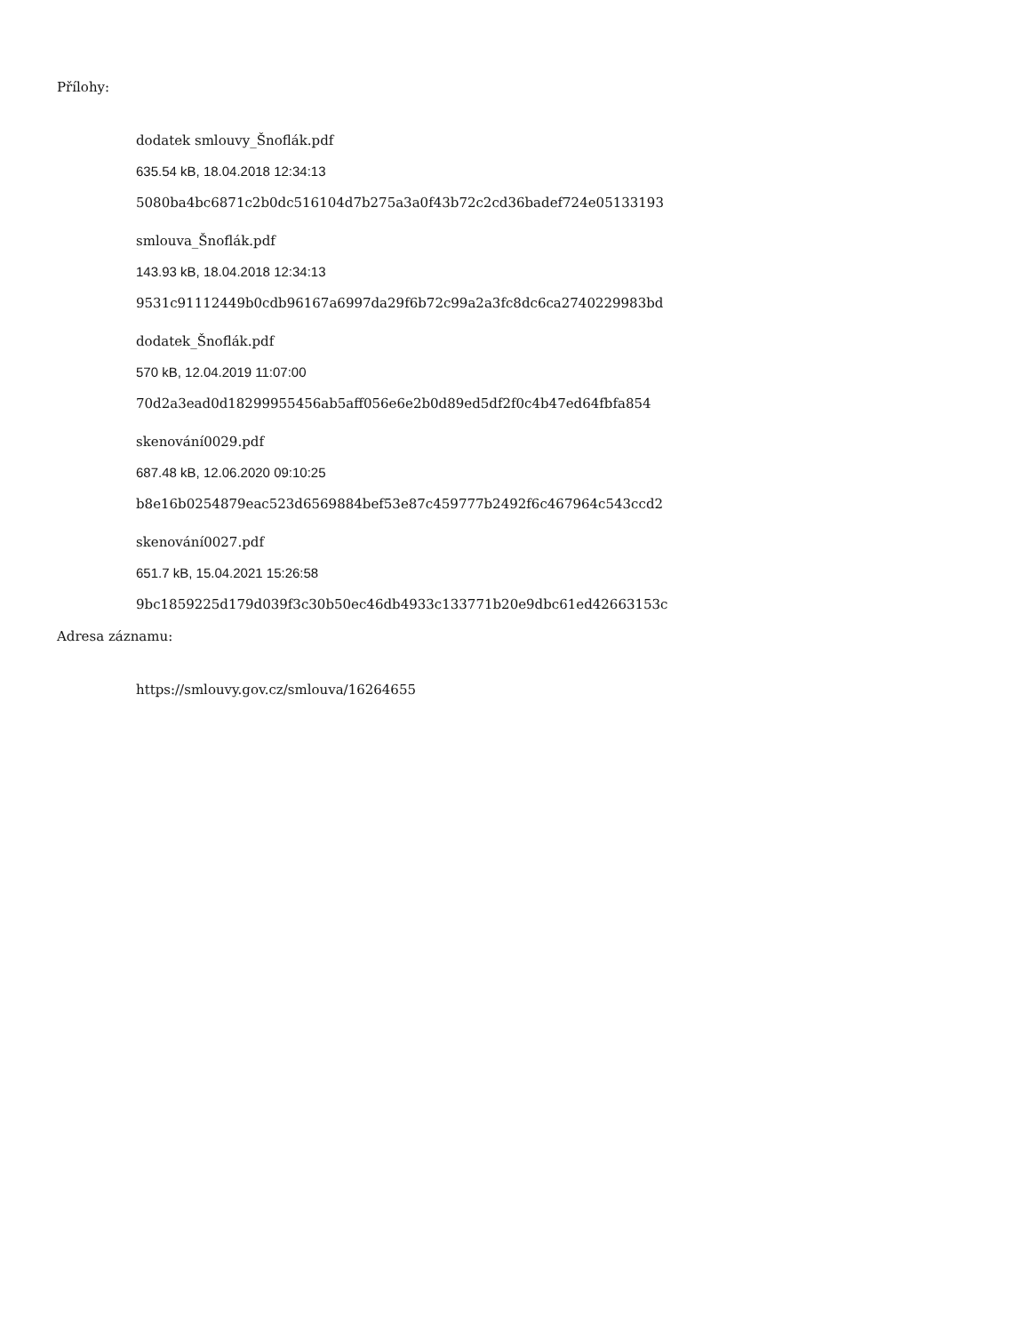Přílohy:
dodatek smlouvy_Šnoflák.pdf
635.54 kB, 18.04.2018 12:34:13
5080ba4bc6871c2b0dc516104d7b275a3a0f43b72c2cd36badef724e05133193
smlouva_Šnoflák.pdf
143.93 kB, 18.04.2018 12:34:13
9531c91112449b0cdb96167a6997da29f6b72c99a2a3fc8dc6ca2740229983bd
dodatek_Šnoflák.pdf
570 kB, 12.04.2019 11:07:00
70d2a3ead0d18299955456ab5aff056e6e2b0d89ed5df2f0c4b47ed64fbfa854
skenování0029.pdf
687.48 kB, 12.06.2020 09:10:25
b8e16b0254879eac523d6569884bef53e87c459777b2492f6c467964c543ccd2
skenování0027.pdf
651.7 kB, 15.04.2021 15:26:58
9bc1859225d179d039f3c30b50ec46db4933c133771b20e9dbc61ed42663153c
Adresa záznamu:
https://smlouvy.gov.cz/smlouva/16264655